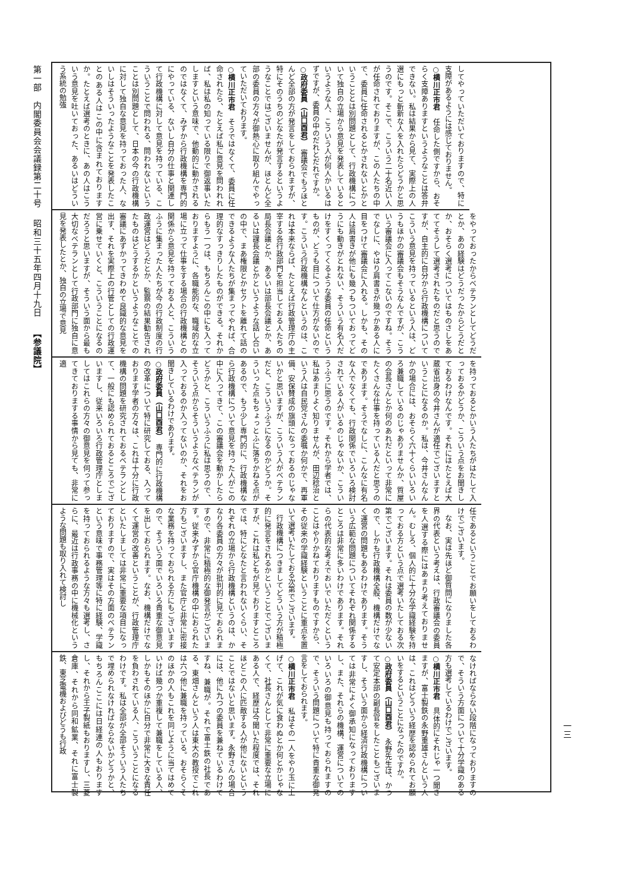第一部　内閣委員会会議録第二十号 昭和三十五年四月十九日 【参議院】
してやっていただいておりますので、特に支障があるようには感じておりません。
○横川正市君　任命した側ですから、おそらく支障ありますというようなことは答弁できない。私は結果から見て、実際上の人選にもっと斬新な人を入れたらどうかと思うのです。そこで、こういう二十名近い人が任命されておりますが、この人たちの中で、委員に任命されるとかされないとかということとは別問題として、行政機構について独自の立場から意見を発表しているというような人、こういう人が何人かいるはずですが、委員の中のだれとだれですか。
○政府委員（山口酉君）　審議会でもうほとんど全部の方が発言をしておられますが、特にそのうちのどなたが発言するというようなことではございませんが、ほとんど全部の委員の方々が御熱心に取り組んでやっていただいております。
○横川正市君　そうではなくて、委員に任命されたら、たとえば私に意見を問われれば、私は私の知っている限りで御返事いたしますという意味で、他動的に動かされるのではなくて、みずから行政機構を専門的にやっている、ないし自分の仕事と関連して行政機構に対して意見を持っている、こういうことで問われる、問われないということは別問題として、日本の今の行政機構に対して独自な意見を持っておった人、ないしはそういったようなことを発表したことのある人はこの中に含まれておりますか。たとえば選考のときに、あの人はこういう意見を吐いておった、あるいはどういう系統の勉強
をやっておったからベテランとしてどうだとか、あの経験はどうだったからどうだとか、おそらく選考についてはものさしをあててそうして選考されたものだと思うのですが、自主的に自分から行政機構についてこういう意見を持っているという人は、どうもほかの審議会もそうなんですが、こういう審議会に入ってこないのですね。そうでなしに、やはり肩書きが幾つかある人に目をつけて審議会に入れる。しかも、その人は肩書きが他にも幾つもついておってどうにも動きがとれない、そういう有名人だけをすくってくるような委員の任命というものが、どうも目について仕方がないのです。こういう行政機構なんというのは、これは本来ならば、たとえば行政管理庁の主宰する各行政部門を担当しておる人たちの局長会議とか、あるいは部長会議とか、あるいは課長会議とかというような話し合いの中で、まあ権限とかセクトを離れて話のできるような人たちが集まってやれば、合理的なすっきりしたものができる。それからもう一つは、もちろんこの中にも入っておりますように、各職能的な、職域的な立場に立って仕事をする場合の行政機構との関係から意見を持っておる人と、こういうふうに集まった人たちが今の行政制度の行政運営はどうだとか、監察の結果勧告されたものはどうするかというようなことでの審議にあずかってきわめて良識的な意見を出す、それを実際上の行管としての行政運営に乗せていくと、こういうことになるのだろうと思いますが、そういう面から最も大切なベテランとして行政部門に独自に意見を発表したとか、独自の立場で意見
を持っておるとかいう人たちがはたして入っておるかどうか、こういう点をお聞きしておるわけなんです。それにはたとえば大蔵省出身の今井さんが適任でございますということになるのか。私は、今井さんなんかの場合には、おそらく六十くらいいろいろ兼職しているのじゃありませんか、質屋の会長さんとか何のあれだといって非常にたくさんな仕事を持っている人だと思うのであります。そうでなしに、こんなに有名な人でなくても、行政関係でいろいろ検討されている人がいるのじゃないか、こういうふうに思うのです。それから学者では、私はあまりよく知りませんが、田辺稔治という人は自民党さんの委嘱か何かで、再軍備、安保賛成の旗頭になっておるのじゃないかと思いますが、こういう人がベテランだと、こういうふうになるのかどうか。そういった点もちょっとふに落ちかねる点があるので、もう少し専門的に、行政機構なら行政機構について意見を持った人がこの中に入ってきて、この審議会を動かしたらどうかと、こういうふうに私は思うので、そういう点からそういうようなベテランが入っておるのか入ってないのか、それをお聞きしているわけであります。
○政府委員（山口酉君）　専門的に行政機構の改革について特に研究しておる、入っております学者の方々は、これは十分に行政機構の問題を研究されておるベテランとして、一般にも認められておるところでございますし、従来いろいろ行政管理庁としましてはこれらの方々の御意見を伺って参ってきておりまする事情から見ても、非常に適
任であるということでお願いをしておるわけでございます。
なお、実は先ほど御質問になりました各界の代表という考えは、行政審議会の委員を人選する際にはあまり考えておりません。むしろ、個人的に十分な学識経験を持っておる方という点で選考いたしておる次第でございます。それは委員の数が少ないので、しかも行政機構全般、機構だけでなく運営の問題もあるわけであります。そういう広範な問題についてそれぞれ関係するところは非常に多いわけであります。それらの代表的な考えでおいでいただくということはやりかねておりますものですから、その従来の学識経験ということに重点を置いて選考いたしておる次第でございます。
行政機構につきましてどういう方が積極的に発言をされるかということでございますが、これは私どもが見ておりますところでは、特にどなたと言われないくらい、それぞれの立場から行政機構というのは、かなり各委員の方々が批判的に見ておられますので、非常に積極的な御発言がございます。従来みずから官庁機構の中におられた方もございますし、また官庁と非常に密接な業務を持っておられる方にもございますので、そういう面でいろいろ貴重な御意見を出しておられます。なお、機構だけでなくて運営の改善ということが、行政管理庁といたしましては非常に重要な項目になっておりますので、実はその方面のベテランという意味で事務管理等に特に経験、学識を持っておられるような方々も選考し、さらに、最近は行政事務の中に機械化というような問題も取り入れて検討し
なければならない段階になっておりますので、そういう方面について十分学識のある方も選考しているわけでございます。
○横川正市君　具体的にそれじゃ一つ聞きますが、富士製鉄の永野重雄さんという人は、これはどういう経歴を認められてお願いをするということになったのですか。
○政府委員（山口酉君）　永野先生は、かつて安定本部の副長官をしたこともございますし、そういう面から経済行政機構については非常によく御承知になっておりますし、また、それらの機構、運営についてのいろいろの御意見も持っておられますので、そういう問題について特に貴重な御発言をしておられます。
○横川正市君　私はその一人をやり玉に上げて、これが気に食わぬとか何とかじゃなくて、社長さんとして非常に重要な立場にある人で、経歴は今聞いた程度では、それほどこの人に匹敵する人が他にないということではないと思います。永野さんの場合には、他に九つの委員を兼ねているわけですね、兼職が。それで富士鉄の社長である、東畑さんという人は東大の教授でこれは六つ他に兼職を持っている。おそらくそのほかの人もこれを同じように当てはめていけば幾つか重複して兼職をしている人、しかもそのほかに自分で非常に大きな責任を負わされている人、こういうことになるわけです。私は全部が全部そういう人たちで埋められなければならないかどうかと、もちろんここには日経連の人もおりますし、それから王子製紙もおりますし、三菱倉庫、それから同和鉱業、それに富士製鉄、東芝電機およびどうも行政
一三